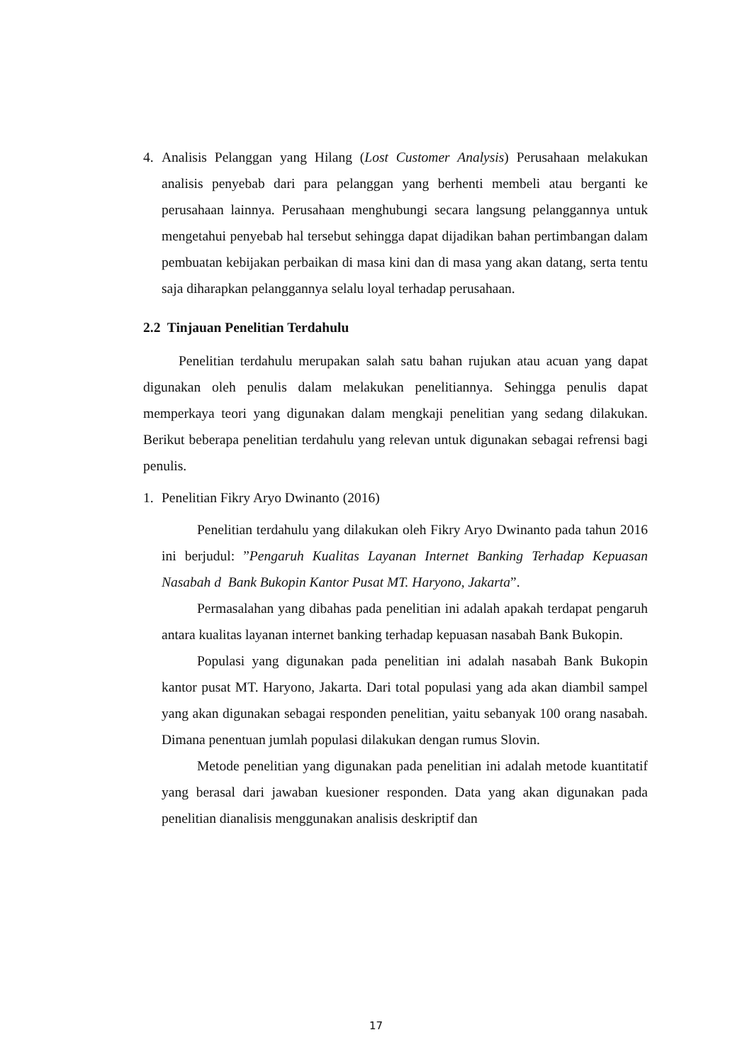4. Analisis Pelanggan yang Hilang (Lost Customer Analysis) Perusahaan melakukan analisis penyebab dari para pelanggan yang berhenti membeli atau berganti ke perusahaan lainnya. Perusahaan menghubungi secara langsung pelanggannya untuk mengetahui penyebab hal tersebut sehingga dapat dijadikan bahan pertimbangan dalam pembuatan kebijakan perbaikan di masa kini dan di masa yang akan datang, serta tentu saja diharapkan pelanggannya selalu loyal terhadap perusahaan.
2.2 Tinjauan Penelitian Terdahulu
Penelitian terdahulu merupakan salah satu bahan rujukan atau acuan yang dapat digunakan oleh penulis dalam melakukan penelitiannya. Sehingga penulis dapat memperkaya teori yang digunakan dalam mengkaji penelitian yang sedang dilakukan. Berikut beberapa penelitian terdahulu yang relevan untuk digunakan sebagai refrensi bagi penulis.
1. Penelitian Fikry Aryo Dwinanto (2016)
Penelitian terdahulu yang dilakukan oleh Fikry Aryo Dwinanto pada tahun 2016 ini berjudul: ”Pengaruh Kualitas Layanan Internet Banking Terhadap Kepuasan Nasabah d Bank Bukopin Kantor Pusat MT. Haryono, Jakarta”.
Permasalahan yang dibahas pada penelitian ini adalah apakah terdapat pengaruh antara kualitas layanan internet banking terhadap kepuasan nasabah Bank Bukopin.
Populasi yang digunakan pada penelitian ini adalah nasabah Bank Bukopin kantor pusat MT. Haryono, Jakarta. Dari total populasi yang ada akan diambil sampel yang akan digunakan sebagai responden penelitian, yaitu sebanyak 100 orang nasabah. Dimana penentuan jumlah populasi dilakukan dengan rumus Slovin.
Metode penelitian yang digunakan pada penelitian ini adalah metode kuantitatif yang berasal dari jawaban kuesioner responden. Data yang akan digunakan pada penelitian dianalisis menggunakan analisis deskriptif dan
17